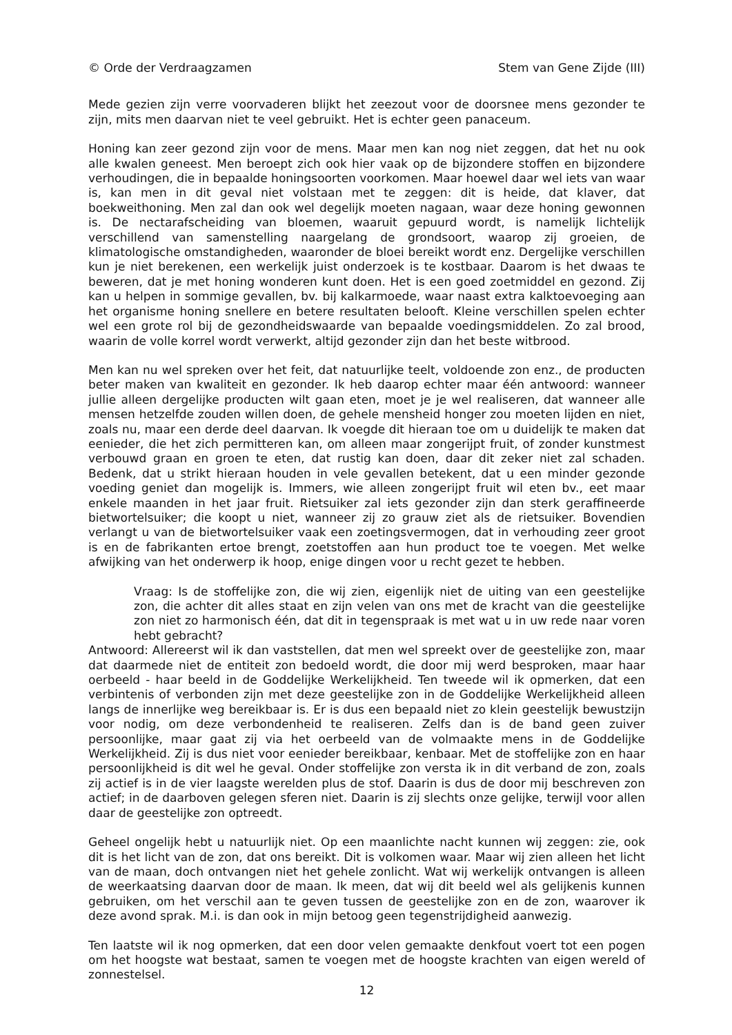© Orde der Verdraagzamen Stem van Gene Zijde (III)
Mede gezien zijn verre voorvaderen blijkt het zeezout voor de doorsnee mens gezonder te zijn, mits men daarvan niet te veel gebruikt. Het is echter geen panaceum.
Honing kan zeer gezond zijn voor de mens. Maar men kan nog niet zeggen, dat het nu ook alle kwalen geneest. Men beroept zich ook hier vaak op de bijzondere stoffen en bijzondere verhoudingen, die in bepaalde honingsoorten voorkomen. Maar hoewel daar wel iets van waar is, kan men in dit geval niet volstaan met te zeggen: dit is heide, dat klaver, dat boekweithoning. Men zal dan ook wel degelijk moeten nagaan, waar deze honing gewonnen is. De nectarafscheiding van bloemen, waaruit gepuurd wordt, is namelijk lichtelijk verschillend van samenstelling naargelang de grondsoort, waarop zij groeien, de klimatologische omstandigheden, waaronder de bloei bereikt wordt enz. Dergelijke verschillen kun je niet berekenen, een werkelijk juist onderzoek is te kostbaar. Daarom is het dwaas te beweren, dat je met honing wonderen kunt doen. Het is een goed zoetmiddel en gezond. Zij kan u helpen in sommige gevallen, bv. bij kalkarmoede, waar naast extra kalktoevoeging aan het organisme honing snellere en betere resultaten belooft. Kleine verschillen spelen echter wel een grote rol bij de gezondheidswaarde van bepaalde voedingsmiddelen. Zo zal brood, waarin de volle korrel wordt verwerkt, altijd gezonder zijn dan het beste witbrood.
Men kan nu wel spreken over het feit, dat natuurlijke teelt, voldoende zon enz., de producten beter maken van kwaliteit en gezonder. Ik heb daarop echter maar één antwoord: wanneer jullie alleen dergelijke producten wilt gaan eten, moet je je wel realiseren, dat wanneer alle mensen hetzelfde zouden willen doen, de gehele mensheid honger zou moeten lijden en niet, zoals nu, maar een derde deel daarvan. Ik voegde dit hieraan toe om u duidelijk te maken dat eenieder, die het zich permitteren kan, om alleen maar zongerijpt fruit, of zonder kunstmest verbouwd graan en groen te eten, dat rustig kan doen, daar dit zeker niet zal schaden. Bedenk, dat u strikt hieraan houden in vele gevallen betekent, dat u een minder gezonde voeding geniet dan mogelijk is. Immers, wie alleen zongerijpt fruit wil eten bv., eet maar enkele maanden in het jaar fruit. Rietsuiker zal iets gezonder zijn dan sterk geraffineerde bietwortelsuiker; die koopt u niet, wanneer zij zo grauw ziet als de rietsuiker. Bovendien verlangt u van de bietwortelsuiker vaak een zoetingsvermogen, dat in verhouding zeer groot is en de fabrikanten ertoe brengt, zoetstoffen aan hun product toe te voegen. Met welke afwijking van het onderwerp ik hoop, enige dingen voor u recht gezet te hebben.
Vraag: Is de stoffelijke zon, die wij zien, eigenlijk niet de uiting van een geestelijke zon, die achter dit alles staat en zijn velen van ons met de kracht van die geestelijke zon niet zo harmonisch één, dat dit in tegenspraak is met wat u in uw rede naar voren hebt gebracht?
Antwoord: Allereerst wil ik dan vaststellen, dat men wel spreekt over de geestelijke zon, maar dat daarmede niet de entiteit zon bedoeld wordt, die door mij werd besproken, maar haar oerbeeld - haar beeld in de Goddelijke Werkelijkheid. Ten tweede wil ik opmerken, dat een verbintenis of verbonden zijn met deze geestelijke zon in de Goddelijke Werkelijkheid alleen langs de innerlijke weg bereikbaar is. Er is dus een bepaald niet zo klein geestelijk bewustzijn voor nodig, om deze verbondenheid te realiseren. Zelfs dan is de band geen zuiver persoonlijke, maar gaat zij via het oerbeeld van de volmaakte mens in de Goddelijke Werkelijkheid. Zij is dus niet voor eenieder bereikbaar, kenbaar. Met de stoffelijke zon en haar persoonlijkheid is dit wel he geval. Onder stoffelijke zon versta ik in dit verband de zon, zoals zij actief is in de vier laagste werelden plus de stof. Daarin is dus de door mij beschreven zon actief; in de daarboven gelegen sferen niet. Daarin is zij slechts onze gelijke, terwijl voor allen daar de geestelijke zon optreedt.
Geheel ongelijk hebt u natuurlijk niet. Op een maanlichte nacht kunnen wij zeggen: zie, ook dit is het licht van de zon, dat ons bereikt. Dit is volkomen waar. Maar wij zien alleen het licht van de maan, doch ontvangen niet het gehele zonlicht. Wat wij werkelijk ontvangen is alleen de weerkaatsing daarvan door de maan. Ik meen, dat wij dit beeld wel als gelijkenis kunnen gebruiken, om het verschil aan te geven tussen de geestelijke zon en de zon, waarover ik deze avond sprak. M.i. is dan ook in mijn betoog geen tegenstrijdigheid aanwezig.
Ten laatste wil ik nog opmerken, dat een door velen gemaakte denkfout voert tot een pogen om het hoogste wat bestaat, samen te voegen met de hoogste krachten van eigen wereld of zonnestelsel.
12